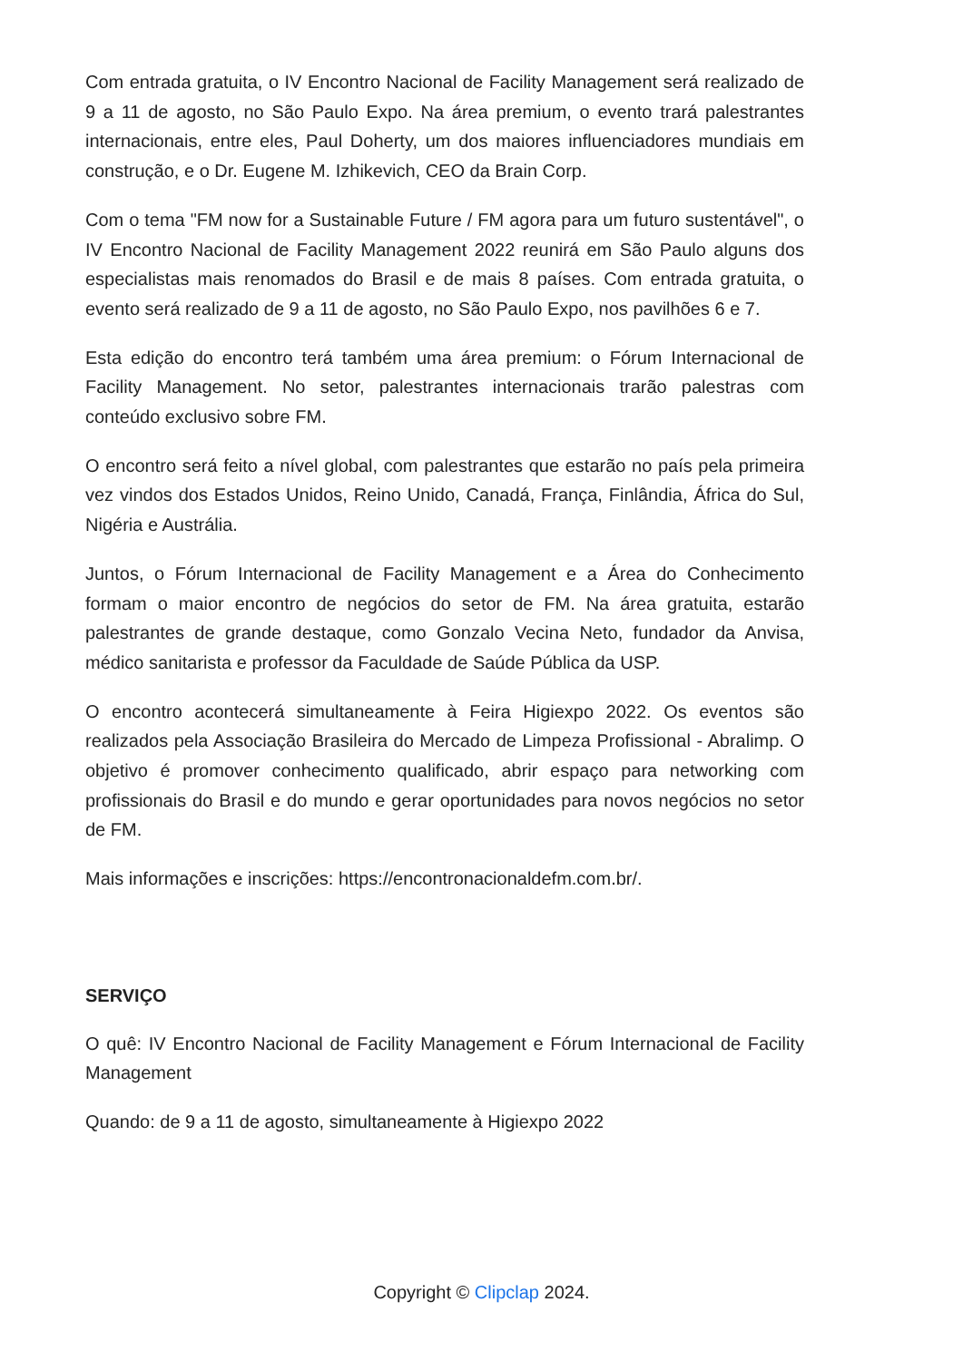Com entrada gratuita, o IV Encontro Nacional de Facility Management será realizado de 9 a 11 de agosto, no São Paulo Expo. Na área premium, o evento trará palestrantes internacionais, entre eles, Paul Doherty, um dos maiores influenciadores mundiais em construção, e o Dr. Eugene M. Izhikevich, CEO da Brain Corp.
Com o tema "FM now for a Sustainable Future / FM agora para um futuro sustentável", o IV Encontro Nacional de Facility Management 2022 reunirá em São Paulo alguns dos especialistas mais renomados do Brasil e de mais 8 países. Com entrada gratuita, o evento será realizado de 9 a 11 de agosto, no São Paulo Expo, nos pavilhões 6 e 7.
Esta edição do encontro terá também uma área premium: o Fórum Internacional de Facility Management. No setor, palestrantes internacionais trarão palestras com conteúdo exclusivo sobre FM.
O encontro será feito a nível global, com palestrantes que estarão no país pela primeira vez vindos dos Estados Unidos, Reino Unido, Canadá, França, Finlândia, África do Sul, Nigéria e Austrália.
Juntos, o Fórum Internacional de Facility Management e a Área do Conhecimento formam o maior encontro de negócios do setor de FM. Na área gratuita, estarão palestrantes de grande destaque, como Gonzalo Vecina Neto, fundador da Anvisa, médico sanitarista e professor da Faculdade de Saúde Pública da USP.
O encontro acontecerá simultaneamente à Feira Higiexpo 2022. Os eventos são realizados pela Associação Brasileira do Mercado de Limpeza Profissional - Abralimp. O objetivo é promover conhecimento qualificado, abrir espaço para networking com profissionais do Brasil e do mundo e gerar oportunidades para novos negócios no setor de FM.
Mais informações e inscrições: https://encontronacionaldefm.com.br/.
SERVIÇO
O quê: IV Encontro Nacional de Facility Management e Fórum Internacional de Facility Management
Quando: de 9 a 11 de agosto, simultaneamente à Higiexpo 2022
Copyright © Clipclap 2024.